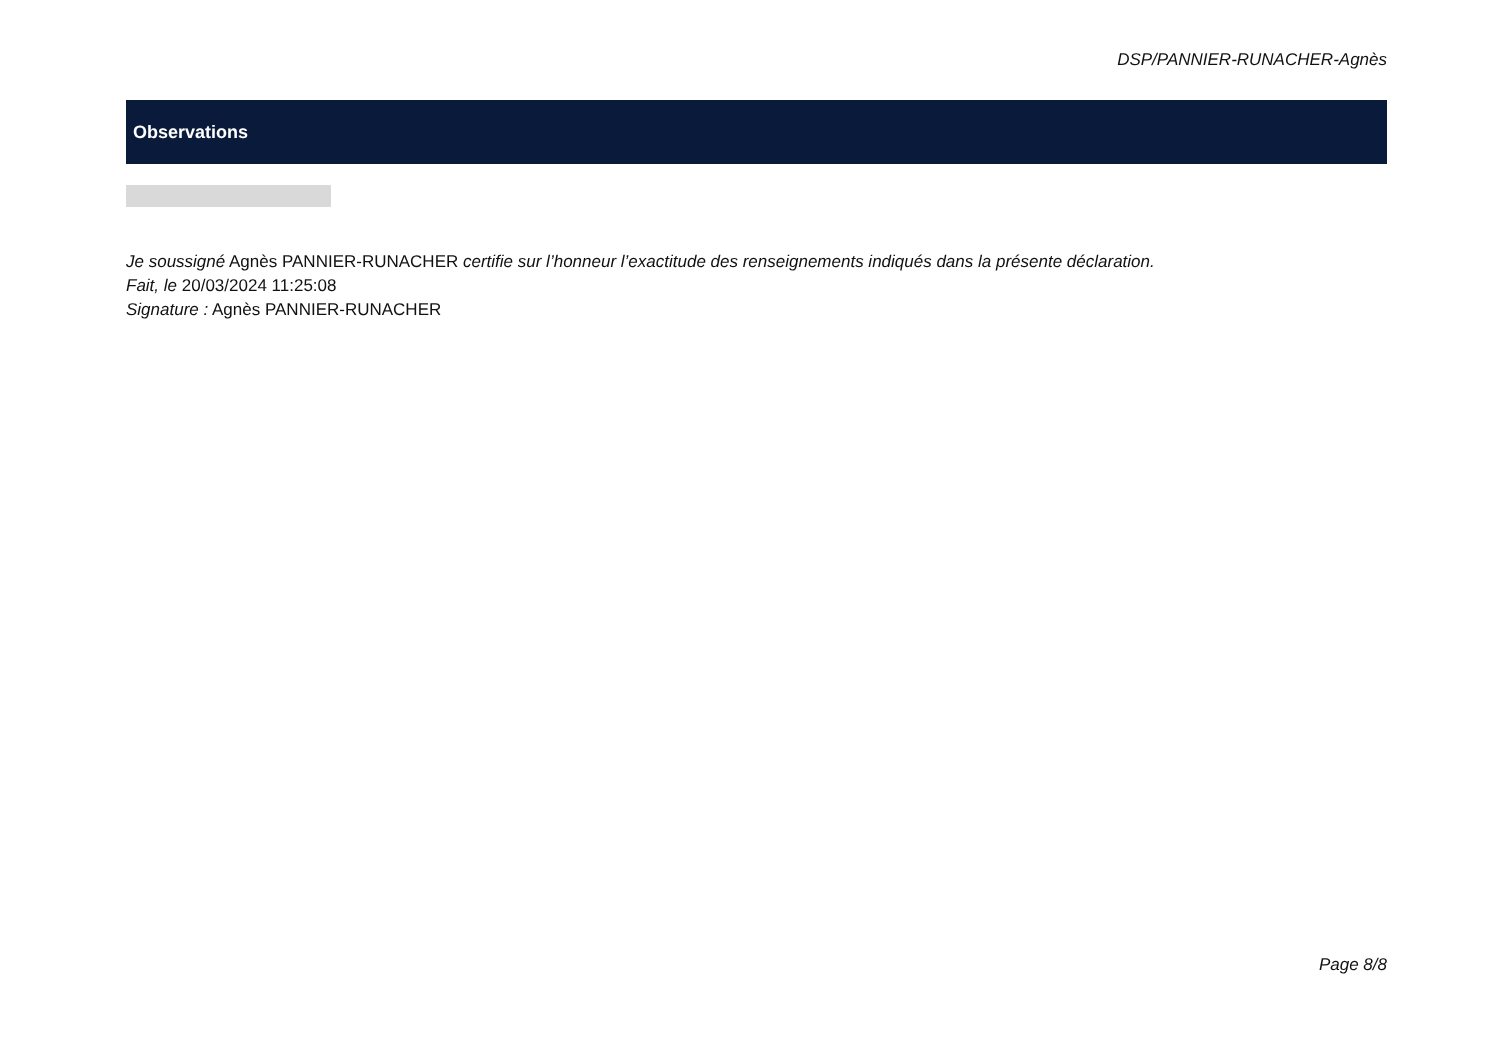DSP/PANNIER-RUNACHER-Agnès
Observations
Je soussigné Agnès PANNIER-RUNACHER certifie sur l’honneur l’exactitude des renseignements indiqués dans la présente déclaration.
Fait, le 20/03/2024 11:25:08
Signature : Agnès PANNIER-RUNACHER
Page 8/8